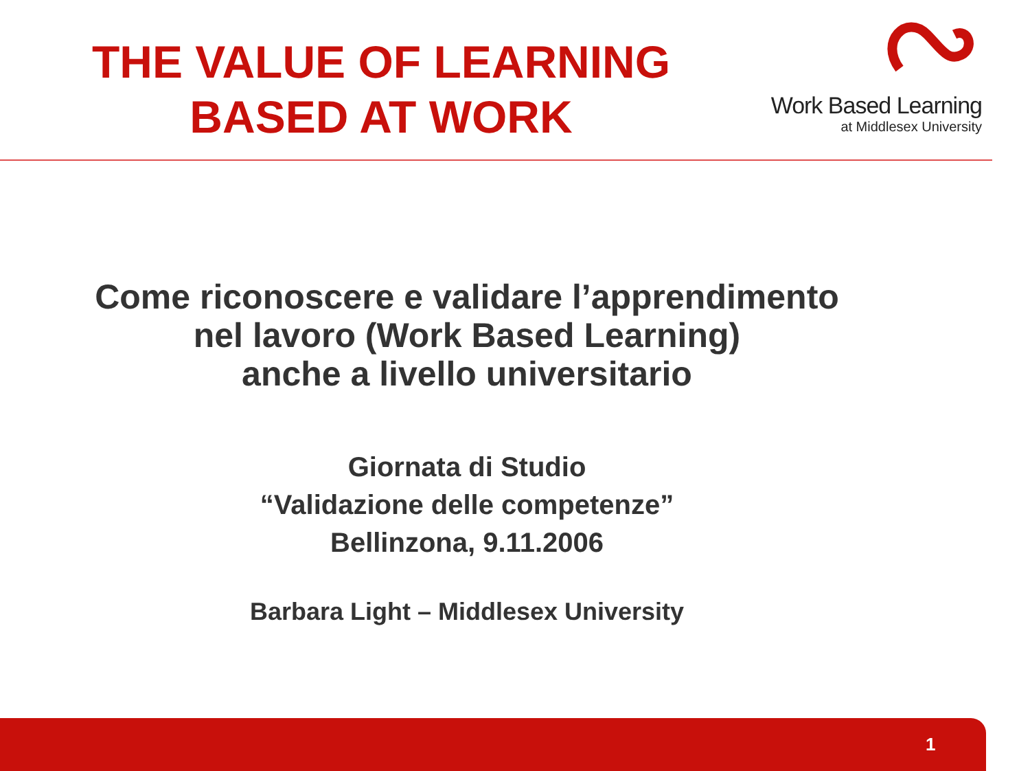THE VALUE OF LEARNING
BASED AT WORK
Work Based Learning
at Middlesex University
Come riconoscere e validare l’apprendimento
nel lavoro (Work Based Learning)
anche a livello universitario
Giornata di Studio
“Validazione delle competenze”
Bellinzona, 9.11.2006
Barbara Light – Middlesex University
1